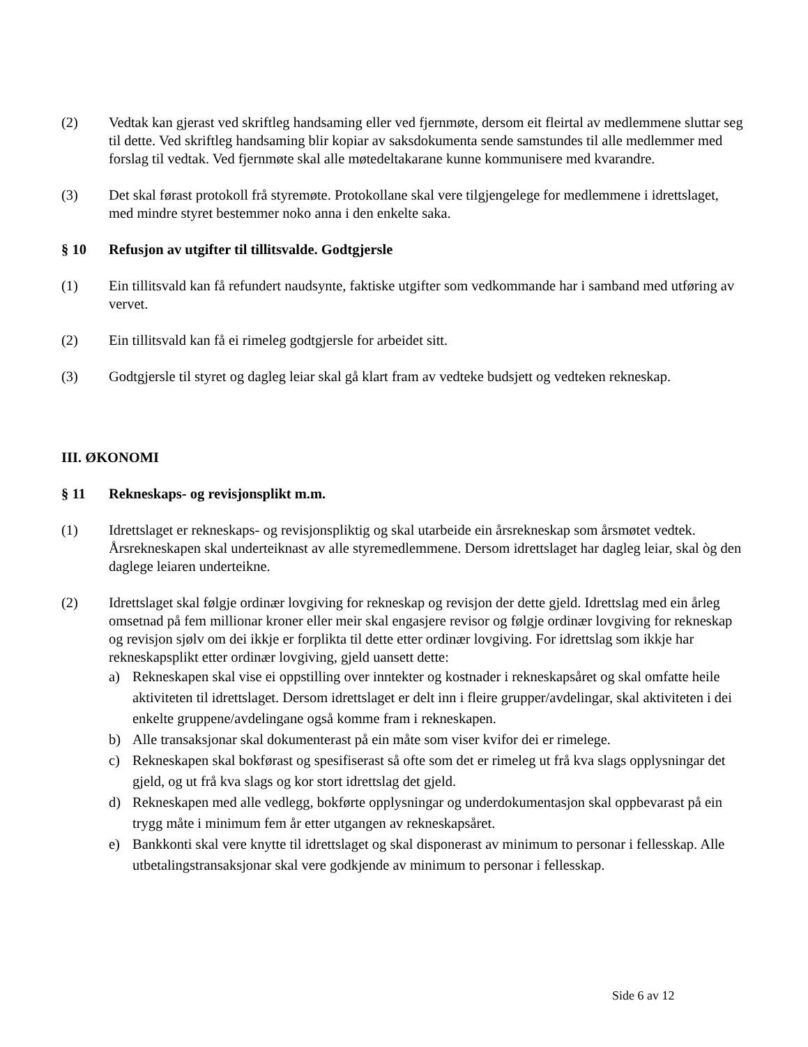(2) Vedtak kan gjerast ved skriftleg handsaming eller ved fjernmøte, dersom eit fleirtal av medlemmene sluttar seg til dette. Ved skriftleg handsaming blir kopiar av saksdokumenta sende samstundes til alle medlemmer med forslag til vedtak. Ved fjernmøte skal alle møtedeltakarane kunne kommunisere med kvarandre.
(3) Det skal førast protokoll frå styremøte. Protokollane skal vere tilgjengelege for medlemmene i idrettslaget, med mindre styret bestemmer noko anna i den enkelte saka.
§ 10 Refusjon av utgifter til tillitsvalde. Godtgjersle
(1) Ein tillitsvald kan få refundert naudsynte, faktiske utgifter som vedkommande har i samband med utføring av vervet.
(2) Ein tillitsvald kan få ei rimeleg godtgjersle for arbeidet sitt.
(3) Godtgjersle til styret og dagleg leiar skal gå klart fram av vedteke budsjett og vedteken rekneskap.
III. ØKONOMI
§ 11 Rekneskaps- og revisjonsplikt m.m.
(1) Idrettslaget er rekneskaps- og revisjonspliktig og skal utarbeide ein årsrekneskap som årsmøtet vedtek. Årsrekneskapen skal underteiknast av alle styremedlemmene. Dersom idrettslaget har dagleg leiar, skal òg den daglege leiaren underteikne.
(2) Idrettslaget skal følgje ordinær lovgiving for rekneskap og revisjon der dette gjeld. Idrettslag med ein årleg omsetnad på fem millionar kroner eller meir skal engasjere revisor og følgje ordinær lovgiving for rekneskap og revisjon sjølv om dei ikkje er forplikta til dette etter ordinær lovgiving. For idrettslag som ikkje har rekneskapsplikt etter ordinær lovgiving, gjeld uansett dette:
a) Rekneskapen skal vise ei oppstilling over inntekter og kostnader i rekneskapsåret og skal omfatte heile aktiviteten til idrettslaget. Dersom idrettslaget er delt inn i fleire grupper/avdelingar, skal aktiviteten i dei enkelte gruppene/avdelingane også komme fram i rekneskapen.
b) Alle transaksjonar skal dokumenterast på ein måte som viser kvifor dei er rimelege.
c) Rekneskapen skal bokførast og spesifiserast så ofte som det er rimeleg ut frå kva slags opplysningar det gjeld, og ut frå kva slags og kor stort idrettslag det gjeld.
d) Rekneskapen med alle vedlegg, bokførte opplysningar og underdokumentasjon skal oppbevarast på ein trygg måte i minimum fem år etter utgangen av rekneskapsåret.
e) Bankkonti skal vere knytte til idrettslaget og skal disponerast av minimum to personar i fellesskap. Alle utbetalingstransaksjonar skal vere godkjende av minimum to personar i fellesskap.
Side 6 av 12